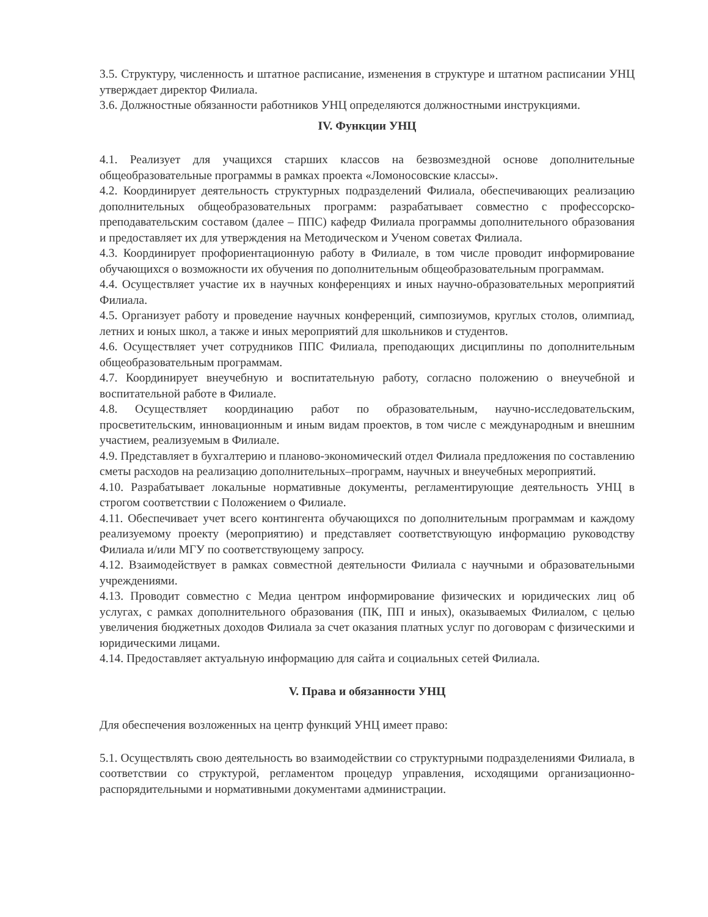3.5. Структуру, численность и штатное расписание, изменения в структуре и штатном расписании УНЦ утверждает директор Филиала.
3.6. Должностные обязанности работников УНЦ определяются должностными инструкциями.
IV. Функции УНЦ
4.1. Реализует для учащихся старших классов на безвозмездной основе дополнительные общеобразовательные программы в рамках проекта «Ломоносовские классы».
4.2. Координирует деятельность структурных подразделений Филиала, обеспечивающих реализацию дополнительных общеобразовательных программ: разрабатывает совместно с профессорско-преподавательским составом (далее – ППС) кафедр Филиала программы дополнительного образования и предоставляет их для утверждения на Методическом и Ученом советах Филиала.
4.3. Координирует профориентационную работу в Филиале, в том числе проводит информирование обучающихся о возможности их обучения по дополнительным общеобразовательным программам.
4.4. Осуществляет участие их в научных конференциях и иных научно-образовательных мероприятий Филиала.
4.5. Организует работу и проведение научных конференций, симпозиумов, круглых столов, олимпиад, летних и юных школ, а также и иных мероприятий для школьников и студентов.
4.6. Осуществляет учет сотрудников ППС Филиала, преподающих дисциплины по дополнительным общеобразовательным программам.
4.7. Координирует внеучебную и воспитательную работу, согласно положению о внеучебной и воспитательной работе в Филиале.
4.8. Осуществляет координацию работ по образовательным, научно-исследовательским, просветительским, инновационным и иным видам проектов, в том числе с международным и внешним участием, реализуемым в Филиале.
4.9. Представляет в бухгалтерию и планово-экономический отдел Филиала предложения по составлению сметы расходов на реализацию дополнительных–программ, научных и внеучебных мероприятий.
4.10. Разрабатывает локальные нормативные документы, регламентирующие деятельность УНЦ в строгом соответствии с Положением о Филиале.
4.11. Обеспечивает учет всего контингента обучающихся по дополнительным программам и каждому реализуемому проекту (мероприятию) и представляет соответствующую информацию руководству Филиала и/или МГУ по соответствующему запросу.
4.12. Взаимодействует в рамках совместной деятельности Филиала с научными и образовательными учреждениями.
4.13. Проводит совместно с Медиа центром информирование физических и юридических лиц об услугах, с рамках дополнительного образования (ПК, ПП и иных), оказываемых Филиалом, с целью увеличения бюджетных доходов Филиала за счет оказания платных услуг по договорам с физическими и юридическими лицами.
4.14. Предоставляет актуальную информацию для сайта и социальных сетей Филиала.
V. Права и обязанности УНЦ
Для обеспечения возложенных на центр функций УНЦ имеет право:
5.1. Осуществлять свою деятельность во взаимодействии со структурными подразделениями Филиала, в соответствии со структурой, регламентом процедур управления, исходящими организационно-распорядительными и нормативными документами администрации.